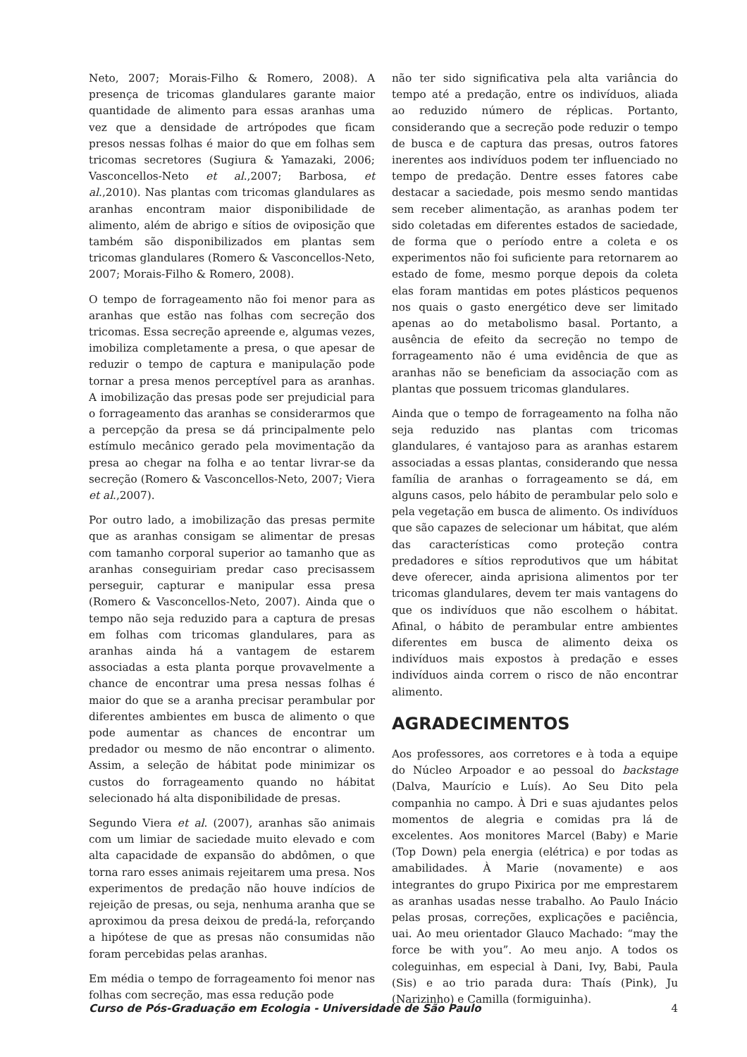Neto, 2007; Morais-Filho & Romero, 2008). A presença de tricomas glandulares garante maior quantidade de alimento para essas aranhas uma vez que a densidade de artrópodes que ficam presos nessas folhas é maior do que em folhas sem tricomas secretores (Sugiura & Yamazaki, 2006; Vasconcellos-Neto et al.,2007; Barbosa, et al.,2010). Nas plantas com tricomas glandulares as aranhas encontram maior disponibilidade de alimento, além de abrigo e sítios de oviposição que também são disponibilizados em plantas sem tricomas glandulares (Romero & Vasconcellos-Neto, 2007; Morais-Filho & Romero, 2008).
O tempo de forrageamento não foi menor para as aranhas que estão nas folhas com secreção dos tricomas. Essa secreção apreende e, algumas vezes, imobiliza completamente a presa, o que apesar de reduzir o tempo de captura e manipulação pode tornar a presa menos perceptível para as aranhas. A imobilização das presas pode ser prejudicial para o forrageamento das aranhas se considerarmos que a percepção da presa se dá principalmente pelo estímulo mecânico gerado pela movimentação da presa ao chegar na folha e ao tentar livrar-se da secreção (Romero & Vasconcellos-Neto, 2007; Viera et al.,2007).
Por outro lado, a imobilização das presas permite que as aranhas consigam se alimentar de presas com tamanho corporal superior ao tamanho que as aranhas conseguiriam predar caso precisassem perseguir, capturar e manipular essa presa (Romero & Vasconcellos-Neto, 2007). Ainda que o tempo não seja reduzido para a captura de presas em folhas com tricomas glandulares, para as aranhas ainda há a vantagem de estarem associadas a esta planta porque provavelmente a chance de encontrar uma presa nessas folhas é maior do que se a aranha precisar perambular por diferentes ambientes em busca de alimento o que pode aumentar as chances de encontrar um predador ou mesmo de não encontrar o alimento. Assim, a seleção de hábitat pode minimizar os custos do forrageamento quando no hábitat selecionado há alta disponibilidade de presas.
Segundo Viera et al. (2007), aranhas são animais com um limiar de saciedade muito elevado e com alta capacidade de expansão do abdômen, o que torna raro esses animais rejeitarem uma presa. Nos experimentos de predação não houve indícios de rejeição de presas, ou seja, nenhuma aranha que se aproximou da presa deixou de predá-la, reforçando a hipótese de que as presas não consumidas não foram percebidas pelas aranhas.
Em média o tempo de forrageamento foi menor nas folhas com secreção, mas essa redução pode
não ter sido significativa pela alta variância do tempo até a predação, entre os indivíduos, aliada ao reduzido número de réplicas. Portanto, considerando que a secreção pode reduzir o tempo de busca e de captura das presas, outros fatores inerentes aos indivíduos podem ter influenciado no tempo de predação. Dentre esses fatores cabe destacar a saciedade, pois mesmo sendo mantidas sem receber alimentação, as aranhas podem ter sido coletadas em diferentes estados de saciedade, de forma que o período entre a coleta e os experimentos não foi suficiente para retornarem ao estado de fome, mesmo porque depois da coleta elas foram mantidas em potes plásticos pequenos nos quais o gasto energético deve ser limitado apenas ao do metabolismo basal. Portanto, a ausência de efeito da secreção no tempo de forrageamento não é uma evidência de que as aranhas não se beneficiam da associação com as plantas que possuem tricomas glandulares.
Ainda que o tempo de forrageamento na folha não seja reduzido nas plantas com tricomas glandulares, é vantajoso para as aranhas estarem associadas a essas plantas, considerando que nessa família de aranhas o forrageamento se dá, em alguns casos, pelo hábito de perambular pelo solo e pela vegetação em busca de alimento. Os indivíduos que são capazes de selecionar um hábitat, que além das características como proteção contra predadores e sítios reprodutivos que um hábitat deve oferecer, ainda aprisiona alimentos por ter tricomas glandulares, devem ter mais vantagens do que os indivíduos que não escolhem o hábitat. Afinal, o hábito de perambular entre ambientes diferentes em busca de alimento deixa os indivíduos mais expostos à predação e esses indivíduos ainda correm o risco de não encontrar alimento.
AGRADECIMENTOS
Aos professores, aos corretores e à toda a equipe do Núcleo Arpoador e ao pessoal do backstage (Dalva, Maurício e Luís). Ao Seu Dito pela companhia no campo. À Dri e suas ajudantes pelos momentos de alegria e comidas pra lá de excelentes. Aos monitores Marcel (Baby) e Marie (Top Down) pela energia (elétrica) e por todas as amabilidades. À Marie (novamente) e aos integrantes do grupo Pixirica por me emprestarem as aranhas usadas nesse trabalho. Ao Paulo Inácio pelas prosas, correções, explicações e paciência, uai. Ao meu orientador Glauco Machado: “may the force be with you”. Ao meu anjo. A todos os coleguinhas, em especial à Dani, Ivy, Babi, Paula (Sis) e ao trio parada dura: Thaís (Pink), Ju (Narizinho) e Camilla (formiguinha).
Curso de Pós-Graduação em Ecologia - Universidade de São Paulo 4